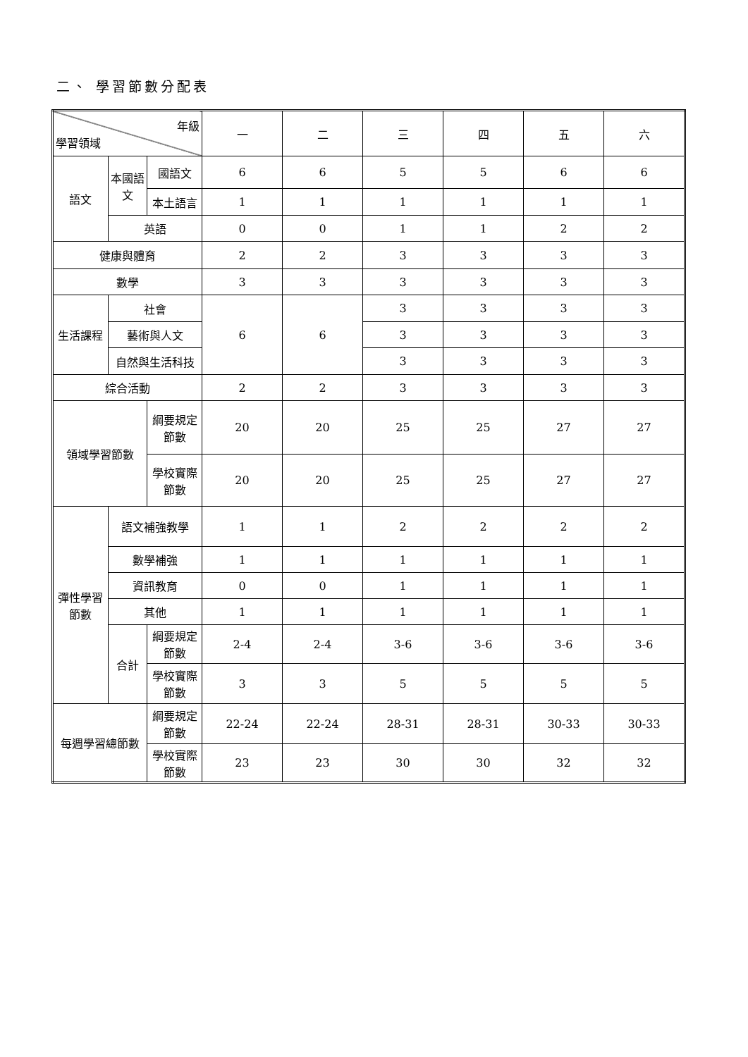二、 學習節數分配表
| 年級 學習領域 | | | | 一 | 二 | 三 | 四 | 五 | 六 |
| --- | --- | --- | --- | --- | --- | --- | --- | --- | --- |
| 語文 | 本國語文 | 國語文 | | 6 | 6 | 5 | 5 | 6 | 6 |
| | | 本土語言 | | 1 | 1 | 1 | 1 | 1 | 1 |
| | 英語 | | | 0 | 0 | 1 | 1 | 2 | 2 |
| 健康與體育 | | | | 2 | 2 | 3 | 3 | 3 | 3 |
| 數學 | | | | 3 | 3 | 3 | 3 | 3 | 3 |
| 生活課程 | 社會 | | | 6 | 6 | 3 | 3 | 3 | 3 |
| | 藝術與人文 | | | | | 3 | 3 | 3 | 3 |
| | 自然與生活科技 | | | | | 3 | 3 | 3 | 3 |
| 綜合活動 | | | | 2 | 2 | 3 | 3 | 3 | 3 |
| 領域學習節數 | | | 綱要規定節數 | 20 | 20 | 25 | 25 | 27 | 27 |
| | | | 學校實際節數 | 20 | 20 | 25 | 25 | 27 | 27 |
| 彈性學習節數 | 語文補強教學 | | | 1 | 1 | 2 | 2 | 2 | 2 |
| | 數學補強 | | | 1 | 1 | 1 | 1 | 1 | 1 |
| | 資訊教育 | | | 0 | 0 | 1 | 1 | 1 | 1 |
| | 其他 | | | 1 | 1 | 1 | 1 | 1 | 1 |
| | 合計 | | 綱要規定節數 | 2-4 | 2-4 | 3-6 | 3-6 | 3-6 | 3-6 |
| | | | 學校實際節數 | 3 | 3 | 5 | 5 | 5 | 5 |
| 每週學習總節數 | | | 綱要規定節數 | 22-24 | 22-24 | 28-31 | 28-31 | 30-33 | 30-33 |
| | | | 學校實際節數 | 23 | 23 | 30 | 30 | 32 | 32 |